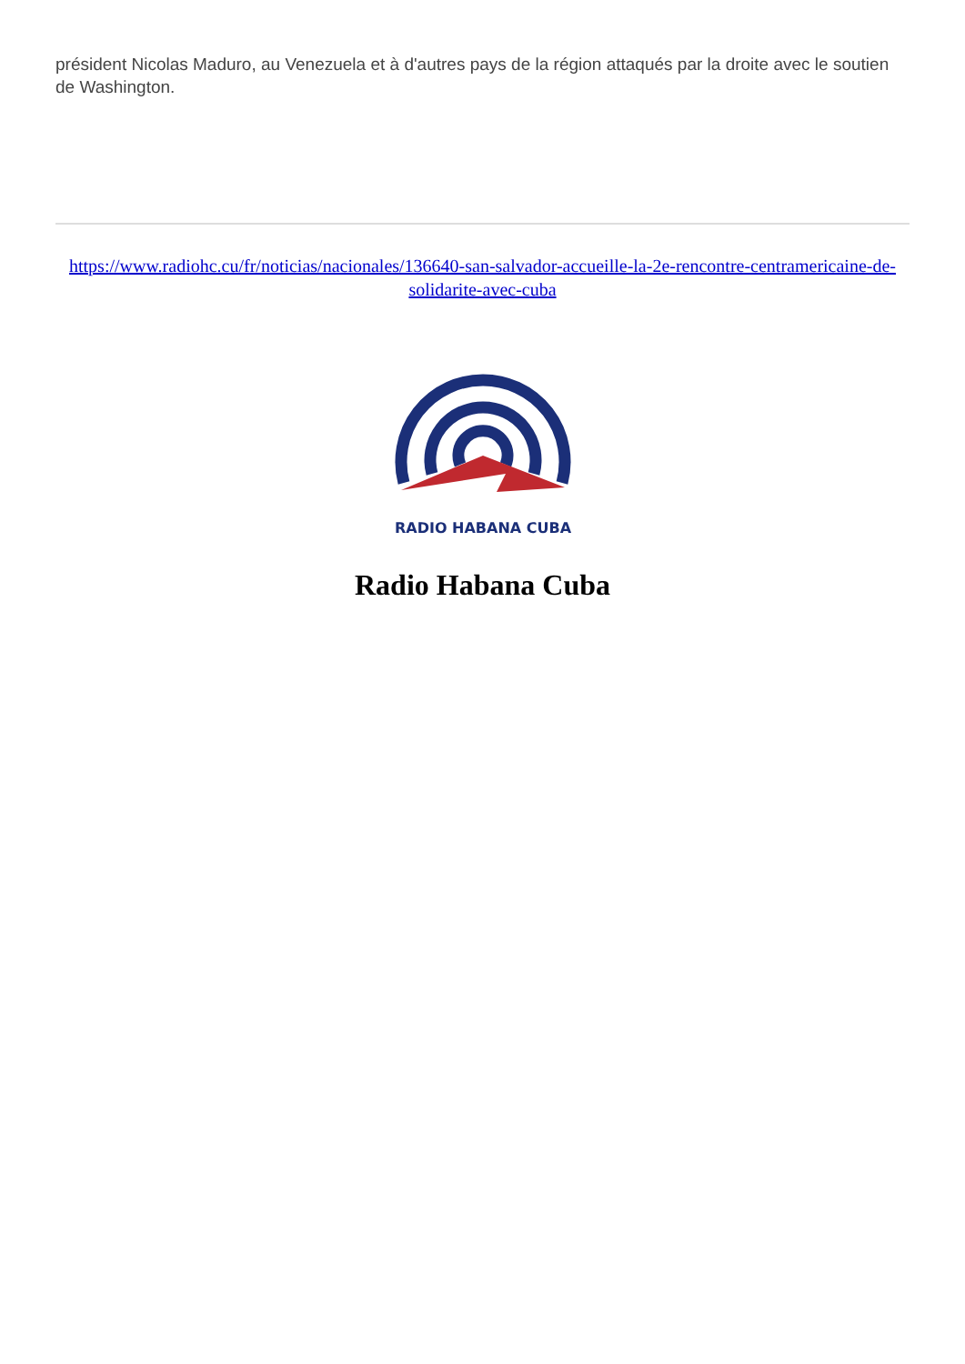président Nicolas Maduro, au Venezuela et à d'autres pays de la région attaqués par la droite avec le soutien de Washington.
https://www.radiohc.cu/fr/noticias/nacionales/136640-san-salvador-accueille-la-2e-rencontre-centramericaine-de-solidarite-avec-cuba
RADIO HABANA CUBA
Radio Habana Cuba